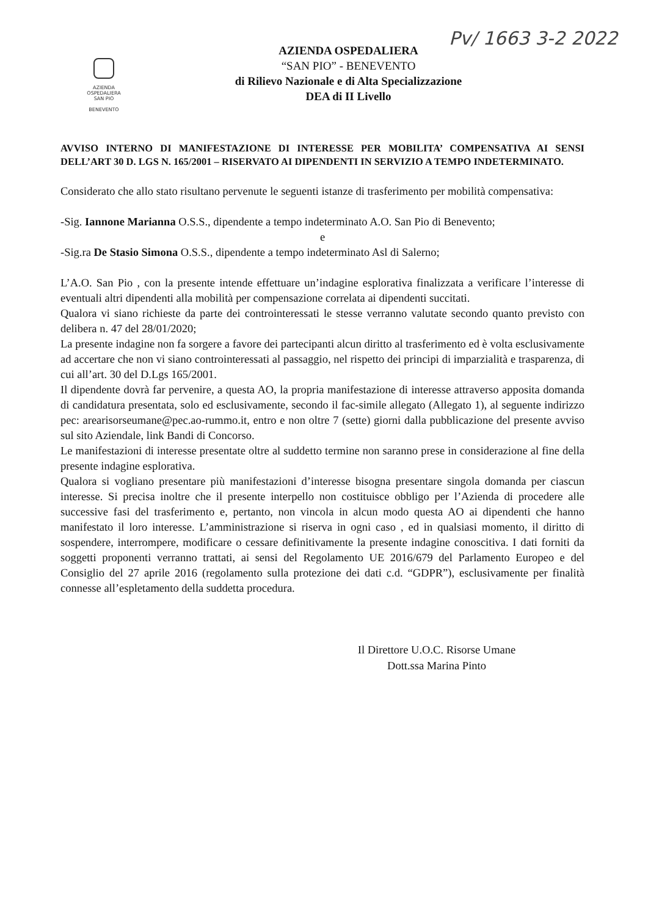Pv/ 1663 3-2 2022
AZIENDA
OSPEDALIERA
SAN PIO
BENEVENTO
AZIENDA OSPEDALIERA
“SAN PIO” - BENEVENTO
di Rilievo Nazionale e di Alta Specializzazione
DEA di II Livello
AVVISO INTERNO DI MANIFESTAZIONE DI INTERESSE PER MOBILITA’ COMPENSATIVA AI SENSI DELL’ART 30 D. LGS N. 165/2001 – RISERVATO AI DIPENDENTI IN SERVIZIO A TEMPO INDETERMINATO.
Considerato che allo stato risultano pervenute le seguenti istanze di trasferimento per mobilità compensativa:
-Sig. Iannone Marianna O.S.S., dipendente a tempo indeterminato A.O. San Pio di Benevento;
e
-Sig.ra De Stasio Simona O.S.S., dipendente a tempo indeterminato Asl di Salerno;
L’A.O. San Pio , con la presente intende effettuare un’indagine esplorativa finalizzata a verificare l’interesse di eventuali altri dipendenti alla mobilità per compensazione correlata ai dipendenti succitati.
Qualora vi siano richieste da parte dei controinteressati le stesse verranno valutate secondo quanto previsto con delibera n. 47 del 28/01/2020;
La presente indagine non fa sorgere a favore dei partecipanti alcun diritto al trasferimento ed è volta esclusivamente ad accertare che non vi siano controinteressati al passaggio, nel rispetto dei principi di imparzialità e trasparenza, di cui all’art. 30 del D.Lgs 165/2001.
Il dipendente dovrà far pervenire, a questa AO, la propria manifestazione di interesse attraverso apposita domanda di candidatura presentata, solo ed esclusivamente, secondo il fac-simile allegato (Allegato 1), al seguente indirizzo pec: arearisorseumane@pec.ao-rummo.it, entro e non oltre 7 (sette) giorni dalla pubblicazione del presente avviso sul sito Aziendale, link Bandi di Concorso.
Le manifestazioni di interesse presentate oltre al suddetto termine non saranno prese in considerazione al fine della presente indagine esplorativa.
Qualora si vogliano presentare più manifestazioni d’interesse bisogna presentare singola domanda per ciascun interesse. Si precisa inoltre che il presente interpello non costituisce obbligo per l’Azienda di procedere alle successive fasi del trasferimento e, pertanto, non vincola in alcun modo questa AO ai dipendenti che hanno manifestato il loro interesse. L’amministrazione si riserva in ogni caso , ed in qualsiasi momento, il diritto di sospendere, interrompere, modificare o cessare definitivamente la presente indagine conoscitiva. I dati forniti da soggetti proponenti verranno trattati, ai sensi del Regolamento UE 2016/679 del Parlamento Europeo e del Consiglio del 27 aprile 2016 (regolamento sulla protezione dei dati c.d. “GDPR”), esclusivamente per finalità connesse all’espletamento della suddetta procedura.
Il Direttore U.O.C. Risorse Umane
Dott.ssa Marina Pinto